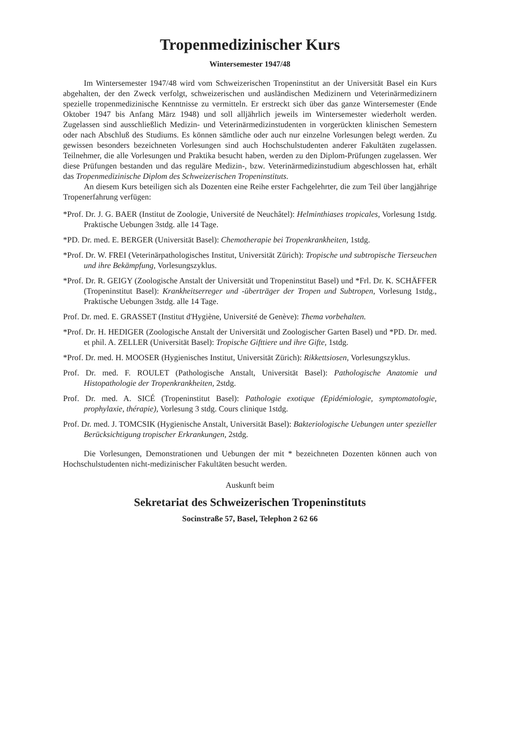Tropenmedizinischer Kurs
Wintersemester 1947/48
Im Wintersemester 1947/48 wird vom Schweizerischen Tropeninstitut an der Universität Basel ein Kurs abgehalten, der den Zweck verfolgt, schweizerischen und ausländischen Medizinern und Veterinärmedizinern spezielle tropenmedizinische Kenntnisse zu vermitteln. Er erstreckt sich über das ganze Wintersemester (Ende Oktober 1947 bis Anfang März 1948) und soll alljährlich jeweils im Wintersemester wiederholt werden. Zugelassen sind ausschließlich Medizin- und Veterinärmedizinstudenten in vorgerückten klinischen Semestern oder nach Abschluß des Studiums. Es können sämtliche oder auch nur einzelne Vorlesungen belegt werden. Zu gewissen besonders bezeichneten Vorlesungen sind auch Hochschulstudenten anderer Fakultäten zugelassen. Teilnehmer, die alle Vorlesungen und Praktika besucht haben, werden zu den Diplom-Prüfungen zugelassen. Wer diese Prüfungen bestanden und das reguläre Medizin-, bzw. Veterinärmedizinstudium abgeschlossen hat, erhält das Tropenmedizinische Diplom des Schweizerischen Tropeninstituts.
An diesem Kurs beteiligen sich als Dozenten eine Reihe erster Fachgelehrter, die zum Teil über langjährige Tropenerfahrung verfügen:
*Prof. Dr. J. G. BAER (Institut de Zoologie, Université de Neuchâtel): Helminthiases tropicales, Vorlesung 1stdg. Praktische Uebungen 3stdg. alle 14 Tage.
*PD. Dr. med. E. BERGER (Universität Basel): Chemotherapie bei Tropenkrankheiten, 1stdg.
*Prof. Dr. W. FREI (Veterinärpathologisches Institut, Universität Zürich): Tropische und subtropische Tierseuchen und ihre Bekämpfung, Vorlesungszyklus.
*Prof. Dr. R. GEIGY (Zoologische Anstalt der Universität und Tropeninstitut Basel) und *Frl. Dr. K. SCHÄFFER (Tropeninstitut Basel): Krankheitserreger und -überträger der Tropen und Subtropen, Vorlesung 1stdg., Praktische Uebungen 3stdg. alle 14 Tage.
Prof. Dr. med. E. GRASSET (Institut d'Hygiène, Université de Genève): Thema vorbehalten.
*Prof. Dr. H. HEDIGER (Zoologische Anstalt der Universität und Zoologischer Garten Basel) und *PD. Dr. med. et phil. A. ZELLER (Universität Basel): Tropische Gifttiere und ihre Gifte, 1stdg.
*Prof. Dr. med. H. MOOSER (Hygienisches Institut, Universität Zürich): Rikkettsiosen, Vorlesungszyklus.
Prof. Dr. med. F. ROULET (Pathologische Anstalt, Universität Basel): Pathologische Anatomie und Histopathologie der Tropenkrankheiten, 2stdg.
Prof. Dr. med. A. SICÉ (Tropeninstitut Basel): Pathologie exotique (Epidémiologie, symptomatologie, prophylaxie, thérapie), Vorlesung 3 stdg. Cours clinique 1stdg.
Prof. Dr. med. J. TOMCSIK (Hygienische Anstalt, Universität Basel): Bakteriologische Uebungen unter spezieller Berücksichtigung tropischer Erkrankungen, 2stdg.
Die Vorlesungen, Demonstrationen und Uebungen der mit * bezeichneten Dozenten können auch von Hochschulstudenten nicht-medizinischer Fakultäten besucht werden.
Auskunft beim
Sekretariat des Schweizerischen Tropeninstituts
Socinstraße 57, Basel, Telephon 2 62 66